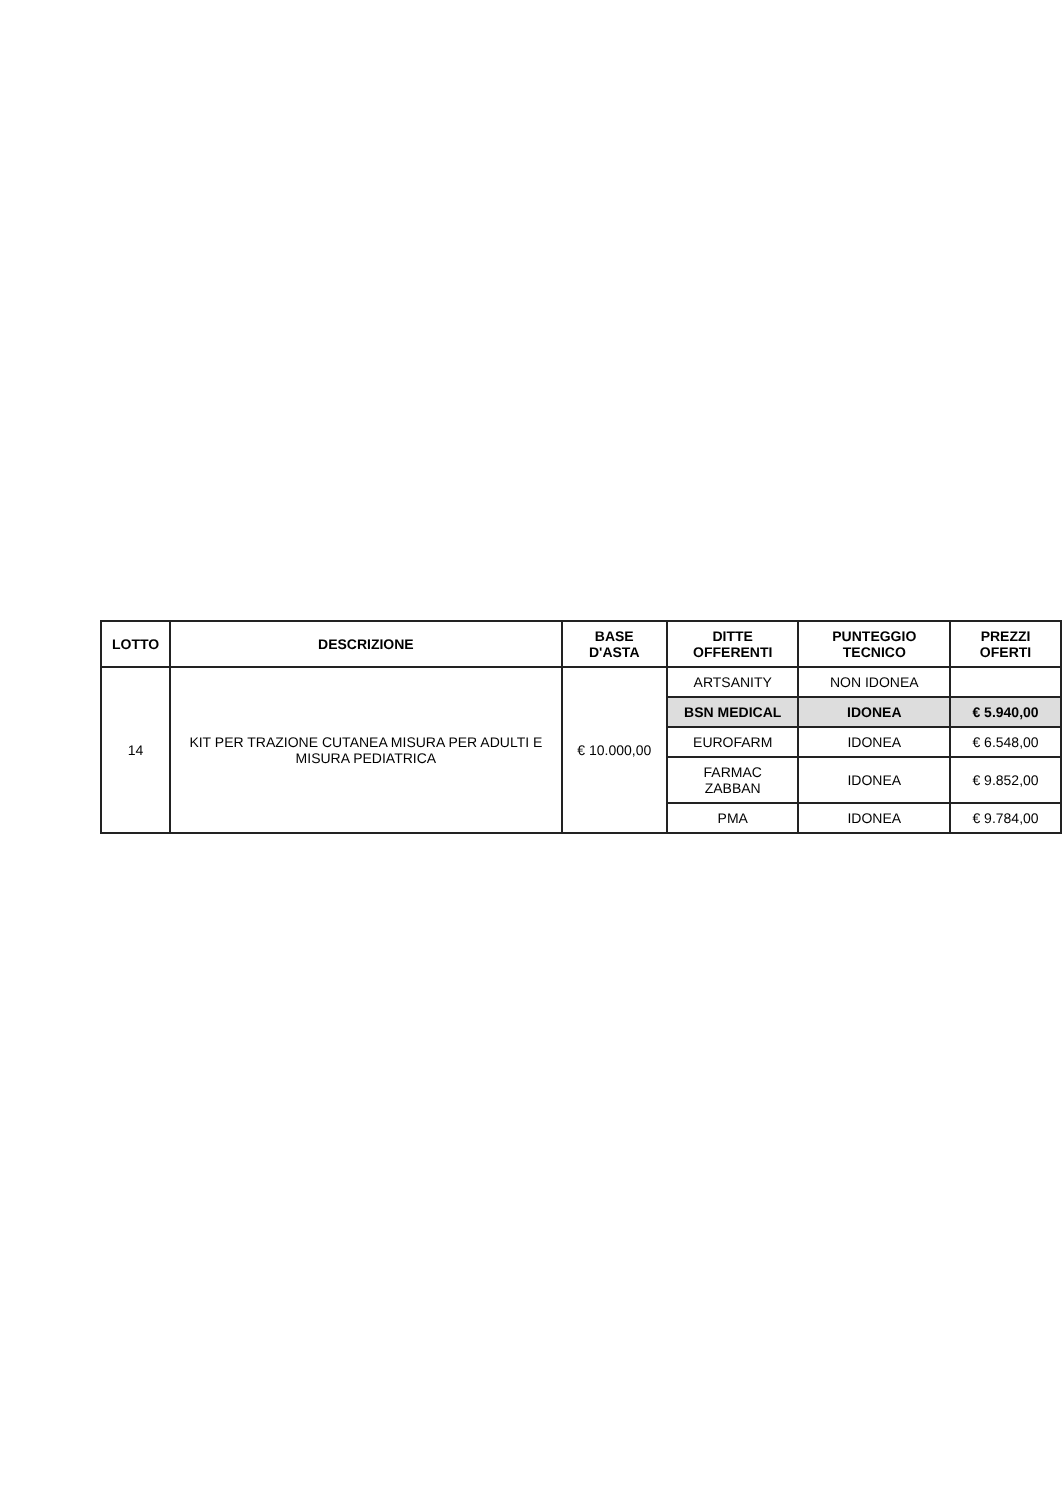| LOTTO | DESCRIZIONE | BASE D'ASTA | DITTE OFFERENTI | PUNTEGGIO TECNICO | PREZZI OFERTI |
| --- | --- | --- | --- | --- | --- |
| 14 | KIT PER TRAZIONE CUTANEA MISURA PER ADULTI E MISURA PEDIATRICA | € 10.000,00 | ARTSANITY | NON IDONEA | |
| | | | BSN MEDICAL | IDONEA | € 5.940,00 |
| | | | EUROFARM | IDONEA | € 6.548,00 |
| | | | FARMAC ZABBAN | IDONEA | € 9.852,00 |
| | | | PMA | IDONEA | € 9.784,00 |